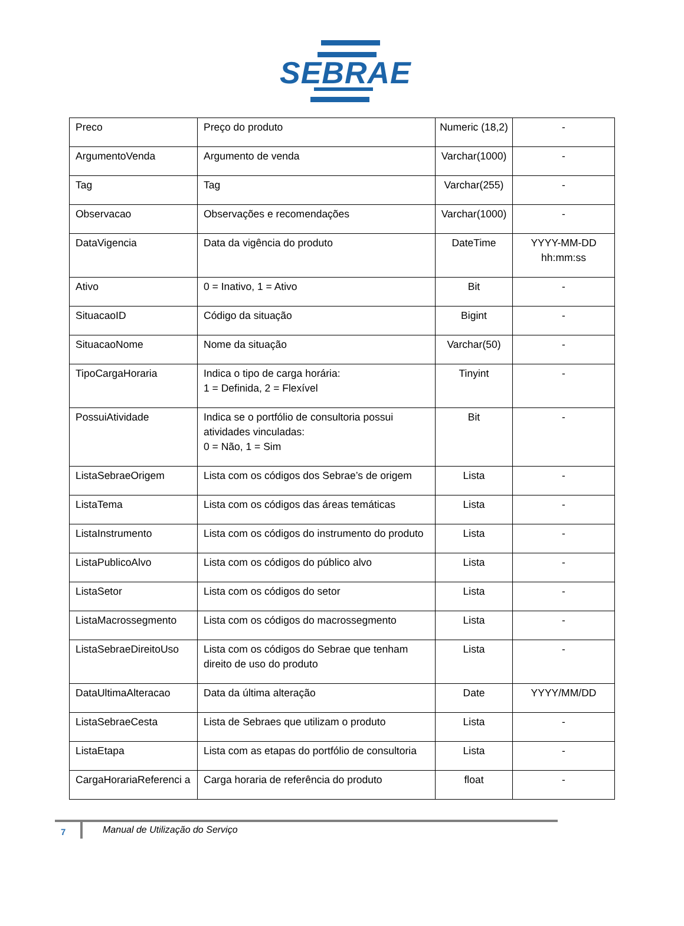SEBRAE
| Preco | Preço do produto | Numeric (18,2) | - |
| ArgumentoVenda | Argumento de venda | Varchar(1000) | - |
| Tag | Tag | Varchar(255) | - |
| Observacao | Observações e recomendações | Varchar(1000) | - |
| DataVigencia | Data da vigência do produto | DateTime | YYYY-MM-DD hh:mm:ss |
| Ativo | 0 = Inativo, 1 = Ativo | Bit | - |
| SituacaoID | Código da situação | Bigint | - |
| SituacaoNome | Nome da situação | Varchar(50) | - |
| TipoCargaHoraria | Indica o tipo de carga horária: 1 = Definida, 2 = Flexível | Tinyint | - |
| PossuiAtividade | Indica se o portfólio de consultoria possui atividades vinculadas: 0 = Não, 1 = Sim | Bit | - |
| ListaSebraeOrigem | Lista com os códigos dos Sebrae’s de origem | Lista | - |
| ListaTema | Lista com os códigos das áreas temáticas | Lista | - |
| ListaInstrumento | Lista com os códigos do instrumento do produto | Lista | - |
| ListaPublicoAlvo | Lista com os códigos do público alvo | Lista | - |
| ListaSetor | Lista com os códigos do setor | Lista | - |
| ListaMacrossegmento | Lista com os códigos do macrossegmento | Lista | - |
| ListaSebraeDireitoUso | Lista com os códigos do Sebrae que tenham direito de uso do produto | Lista | - |
| DataUltimaAlteracao | Data da última alteração | Date | YYYY/MM/DD |
| ListaSebraeCesta | Lista de Sebraes que utilizam o produto | Lista | - |
| ListaEtapa | Lista com as etapas do portfólio de consultoria | Lista | - |
| CargaHorariaReferenci a | Carga horaria de referência do produto | float | - |
7
Manual de Utilização do Serviço